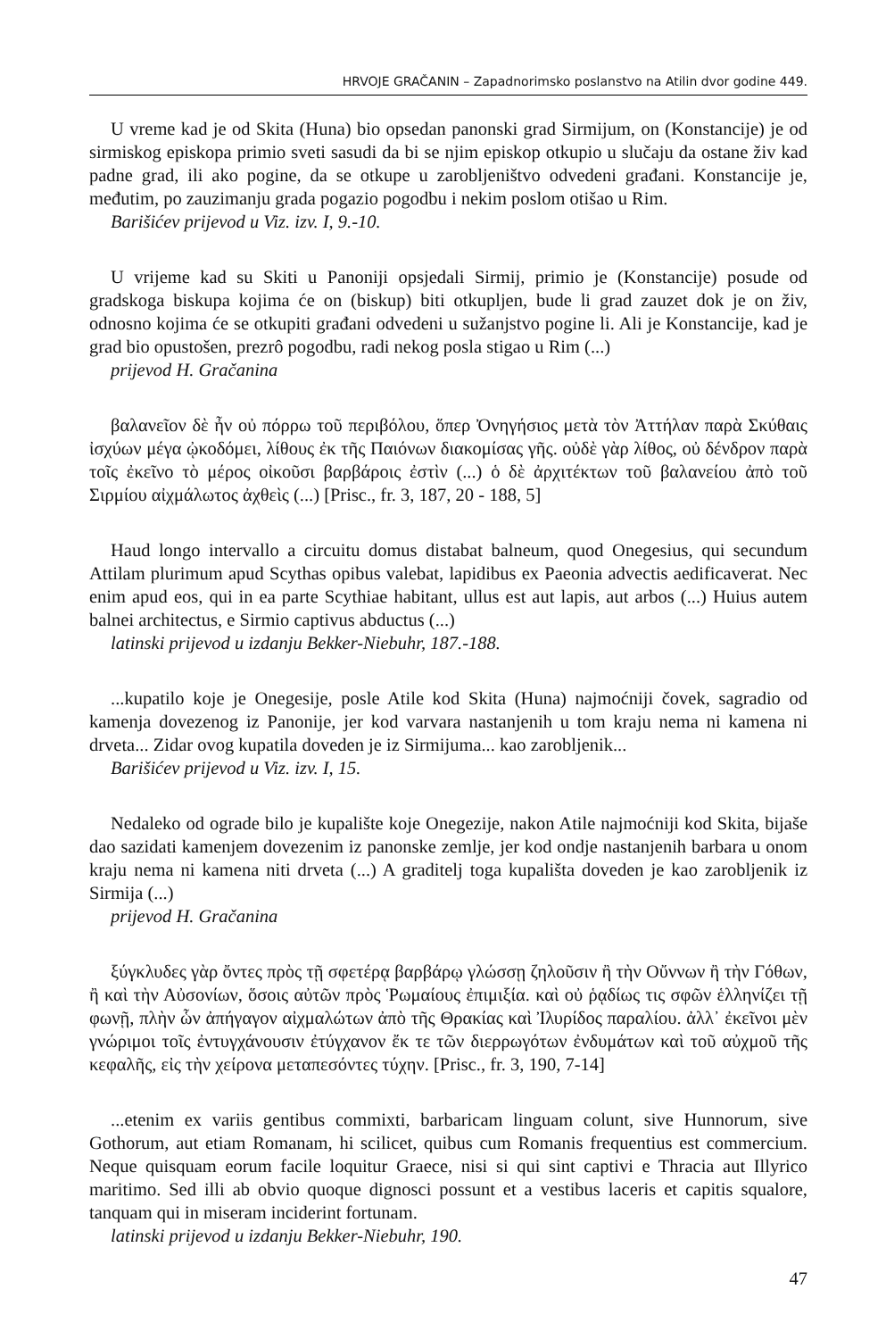HRVOJE GRAČANIN – Zapadnorimsko poslanstvo na Atilin dvor godine 449.
U vreme kad je od Skita (Huna) bio opsedan panonski grad Sirmijum, on (Konstancije) je od sirmiskog episkopa primio sveti sasudi da bi se njim episkop otkupio u slučaju da ostane živ kad padne grad, ili ako pogine, da se otkupe u zarobljeništvo odvedeni građani. Konstancije je, međutim, po zauzimanju grada pogazio pogodbu i nekim poslom otišao u Rim.
Barišićev prijevod u Viz. izv. I, 9.-10.
U vrijeme kad su Skiti u Panoniji opsjedali Sirmij, primio je (Konstancije) posude od gradskoga biskupa kojima će on (biskup) biti otkupljen, bude li grad zauzet dok je on živ, odnosno kojima će se otkupiti građani odvedeni u sužanjstvo pogine li. Ali je Konstancije, kad je grad bio opustošen, prezrô pogodbu, radi nekog posla stigao u Rim (...)
prijevod H. Gračanina
βαλανεῖον δὲ ἦν οὐ πόρρω τοῦ περιβόλου, ὅπερ Ὀνηγήσιος μετὰ τὸν Ἀττήλαν παρὰ Σκύθαις ἰσχύων μέγα ᾠκοδόμει, λίθους ἐκ τῆς Παιόνων διακομίσας γῆς. οὐδὲ γὰρ λίθος, οὐ δένδρον παρὰ τοῖς ἐκεῖνο τὸ μέρος οἰκοῦσι βαρβάροις ἐστὶν (...) ὁ δὲ ἀρχιτέκτων τοῦ βαλανείου ἀπὸ τοῦ Σιρμίου αἰχμάλωτος ἀχθεὶς (...) [Prisc., fr. 3, 187, 20 - 188, 5]
Haud longo intervallo a circuitu domus distabat balneum, quod Onegesius, qui secundum Attilam plurimum apud Scythas opibus valebat, lapidibus ex Paeonia advectis aedificaverat. Nec enim apud eos, qui in ea parte Scythiae habitant, ullus est aut lapis, aut arbos (...) Huius autem balnei architectus, e Sirmio captivus abductus (...)
latinski prijevod u izdanju Bekker-Niebuhr, 187.-188.
...kupatilo koje je Onegesije, posle Atile kod Skita (Huna) najmoćniji čovek, sagradio od kamenja dovezenog iz Panonije, jer kod varvara nastanjenih u tom kraju nema ni kamena ni drveta... Zidar ovog kupatila doveden je iz Sirmijuma... kao zarobljenik...
Barišićev prijevod u Viz. izv. I, 15.
Nedaleko od ograde bilo je kupalište koje Onegezije, nakon Atile najmoćniji kod Skita, bijaše dao sazidati kamenjem dovezenim iz panonske zemlje, jer kod ondje nastanjenih barbara u onom kraju nema ni kamena niti drveta (...) A graditelj toga kupališta doveden je kao zarobljenik iz Sirmija (...)
prijevod H. Gračanina
ξύγκλυδες γὰρ ὄντες πρὸς τῇ σφετέρᾳ βαρβάρῳ γλώσσῃ ζηλοῦσιν ἢ τὴν Οὔννων ἢ τὴν Γόθων, ἢ καὶ τὴν Αὐσονίων, ὅσοις αὐτῶν πρὸς Ῥωμαίους ἐπιμιξία. καὶ οὐ ῥᾳδίως τις σφῶν ἑλληνίζει τῇ φωνῇ, πλὴν ὧν ἀπήγαγον αἰχμαλώτων ἀπὸ τῆς Θρακίας καὶ Ἰλυρίδος παραλίου. ἀλλ᾽ ἐκεῖνοι μὲν γνώριμοι τοῖς ἐντυγχάνουσιν ἐτύγχανον ἔκ τε τῶν διερρωγότων ἐνδυμάτων καὶ τοῦ αὐχμοῦ τῆς κεφαλῆς, εἰς τὴν χείρονα μεταπεσόντες τύχην. [Prisc., fr. 3, 190, 7-14]
...etenim ex variis gentibus commixti, barbaricam linguam colunt, sive Hunnorum, sive Gothorum, aut etiam Romanam, hi scilicet, quibus cum Romanis frequentius est commercium. Neque quisquam eorum facile loquitur Graece, nisi si qui sint captivi e Thracia aut Illyrico maritimo. Sed illi ab obvio quoque dignosci possunt et a vestibus laceris et capitis squalore, tanquam qui in miseram inciderint fortunam.
latinski prijevod u izdanju Bekker-Niebuhr, 190.
47